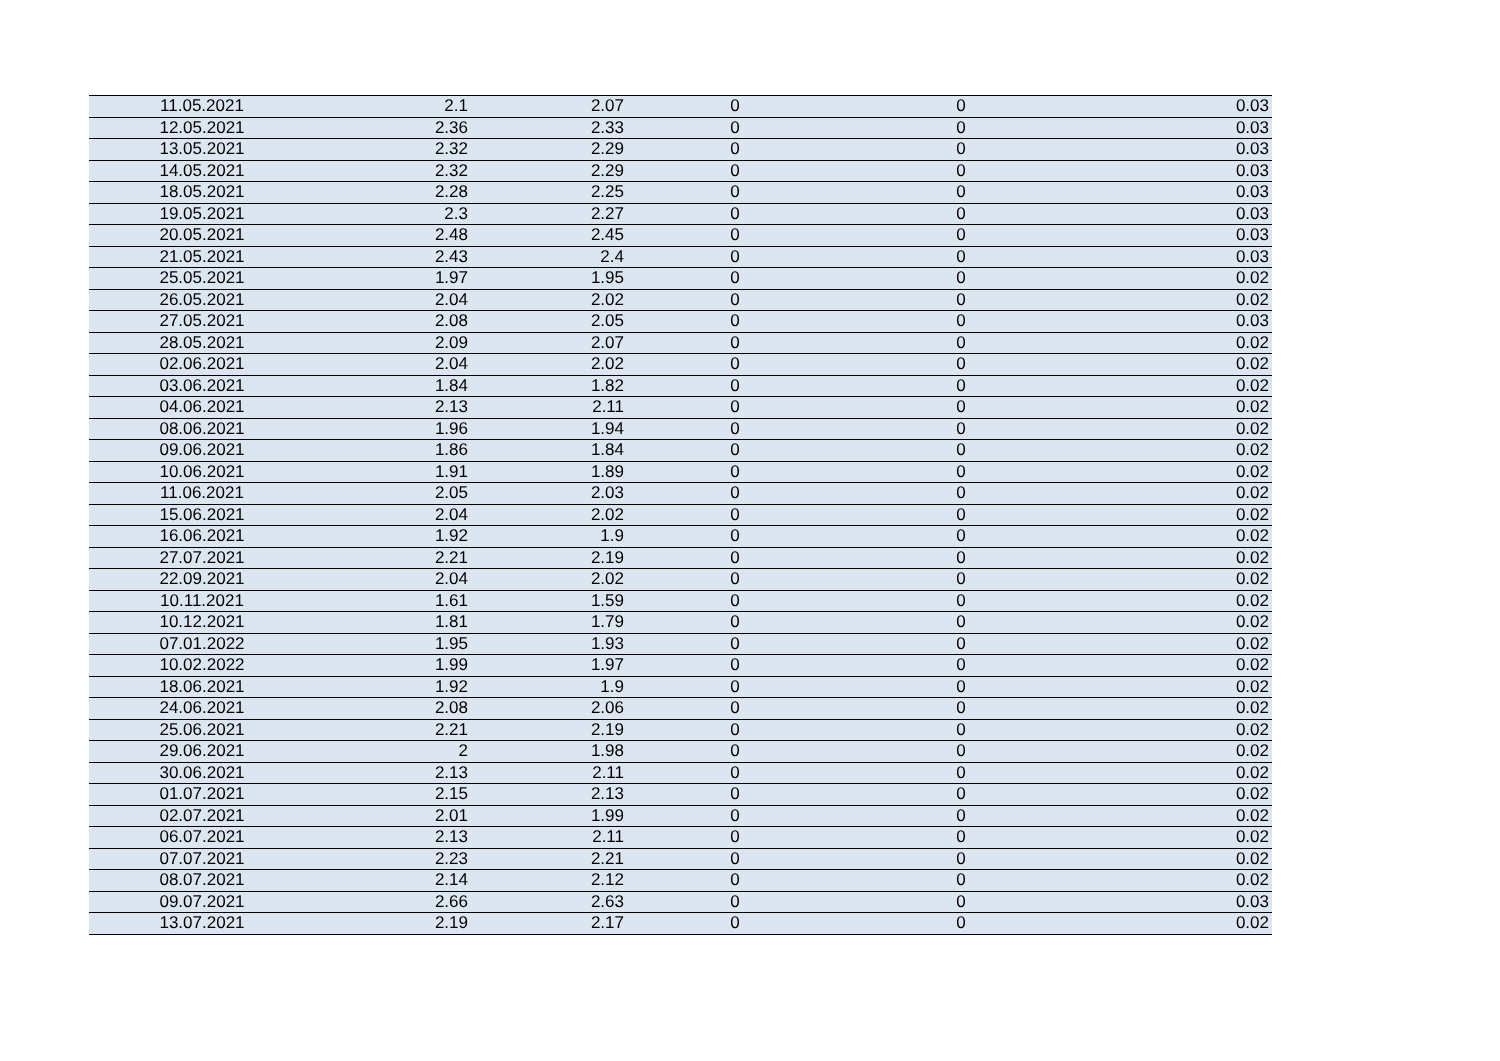| 11.05.2021 | 2.1 | 2.07 | 0 | 0 | 0.03 |
| 12.05.2021 | 2.36 | 2.33 | 0 | 0 | 0.03 |
| 13.05.2021 | 2.32 | 2.29 | 0 | 0 | 0.03 |
| 14.05.2021 | 2.32 | 2.29 | 0 | 0 | 0.03 |
| 18.05.2021 | 2.28 | 2.25 | 0 | 0 | 0.03 |
| 19.05.2021 | 2.3 | 2.27 | 0 | 0 | 0.03 |
| 20.05.2021 | 2.48 | 2.45 | 0 | 0 | 0.03 |
| 21.05.2021 | 2.43 | 2.4 | 0 | 0 | 0.03 |
| 25.05.2021 | 1.97 | 1.95 | 0 | 0 | 0.02 |
| 26.05.2021 | 2.04 | 2.02 | 0 | 0 | 0.02 |
| 27.05.2021 | 2.08 | 2.05 | 0 | 0 | 0.03 |
| 28.05.2021 | 2.09 | 2.07 | 0 | 0 | 0.02 |
| 02.06.2021 | 2.04 | 2.02 | 0 | 0 | 0.02 |
| 03.06.2021 | 1.84 | 1.82 | 0 | 0 | 0.02 |
| 04.06.2021 | 2.13 | 2.11 | 0 | 0 | 0.02 |
| 08.06.2021 | 1.96 | 1.94 | 0 | 0 | 0.02 |
| 09.06.2021 | 1.86 | 1.84 | 0 | 0 | 0.02 |
| 10.06.2021 | 1.91 | 1.89 | 0 | 0 | 0.02 |
| 11.06.2021 | 2.05 | 2.03 | 0 | 0 | 0.02 |
| 15.06.2021 | 2.04 | 2.02 | 0 | 0 | 0.02 |
| 16.06.2021 | 1.92 | 1.9 | 0 | 0 | 0.02 |
| 27.07.2021 | 2.21 | 2.19 | 0 | 0 | 0.02 |
| 22.09.2021 | 2.04 | 2.02 | 0 | 0 | 0.02 |
| 10.11.2021 | 1.61 | 1.59 | 0 | 0 | 0.02 |
| 10.12.2021 | 1.81 | 1.79 | 0 | 0 | 0.02 |
| 07.01.2022 | 1.95 | 1.93 | 0 | 0 | 0.02 |
| 10.02.2022 | 1.99 | 1.97 | 0 | 0 | 0.02 |
| 18.06.2021 | 1.92 | 1.9 | 0 | 0 | 0.02 |
| 24.06.2021 | 2.08 | 2.06 | 0 | 0 | 0.02 |
| 25.06.2021 | 2.21 | 2.19 | 0 | 0 | 0.02 |
| 29.06.2021 | 2 | 1.98 | 0 | 0 | 0.02 |
| 30.06.2021 | 2.13 | 2.11 | 0 | 0 | 0.02 |
| 01.07.2021 | 2.15 | 2.13 | 0 | 0 | 0.02 |
| 02.07.2021 | 2.01 | 1.99 | 0 | 0 | 0.02 |
| 06.07.2021 | 2.13 | 2.11 | 0 | 0 | 0.02 |
| 07.07.2021 | 2.23 | 2.21 | 0 | 0 | 0.02 |
| 08.07.2021 | 2.14 | 2.12 | 0 | 0 | 0.02 |
| 09.07.2021 | 2.66 | 2.63 | 0 | 0 | 0.03 |
| 13.07.2021 | 2.19 | 2.17 | 0 | 0 | 0.02 |